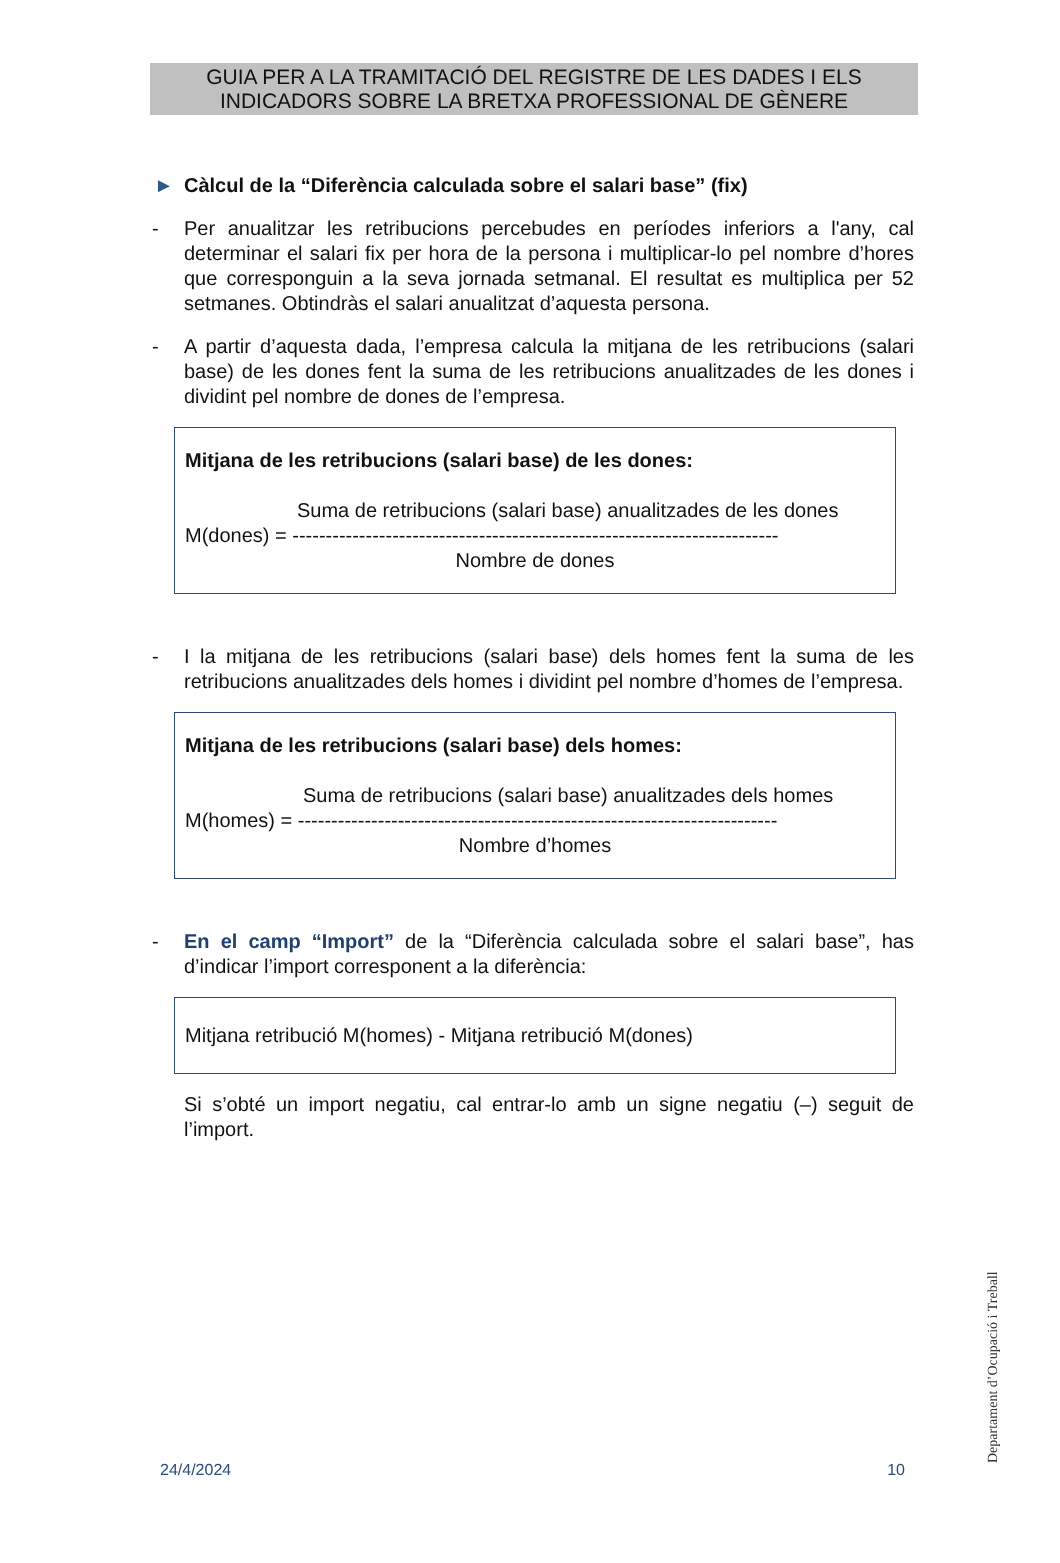GUIA PER A LA TRAMITACIÓ DEL REGISTRE DE LES DADES I ELS
INDICADORS SOBRE LA BRETXA PROFESSIONAL DE GÈNERE
► Càlcul de la “Diferència calculada sobre el salari base” (fix)
- Per anualitzar les retribucions percebudes en períodes inferiors a l'any, cal determinar el salari fix per hora de la persona i multiplicar-lo pel nombre d’hores que corresponguin a la seva jornada setmanal. El resultat es multiplica per 52 setmanes. Obtindràs el salari anualitzat d’aquesta persona.
- A partir d’aquesta dada, l’empresa calcula la mitjana de les retribucions (salari base) de les dones fent la suma de les retribucions anualitzades de les dones i dividint pel nombre de dones de l’empresa.
Mitjana de les retribucions (salari base) de les dones:
Suma de retribucions (salari base) anualitzades de les dones
M(dones) = -------------------------------------------------------------------------
Nombre de dones
- I la mitjana de les retribucions (salari base) dels homes fent la suma de les retribucions anualitzades dels homes i dividint pel nombre d’homes de l’empresa.
Mitjana de les retribucions (salari base) dels homes:
Suma de retribucions (salari base) anualitzades dels homes
M(homes) = ------------------------------------------------------------------------
Nombre d’homes
- En el camp “Import” de la “Diferència calculada sobre el salari base”, has d’indicar l’import corresponent a la diferència:
Mitjana retribució M(homes) - Mitjana retribució M(dones)
Si s’obté un import negatiu, cal entrar-lo amb un signe negatiu (–) seguit de l’import.
Departament d’Ocupació i Treball
24/4/2024 10